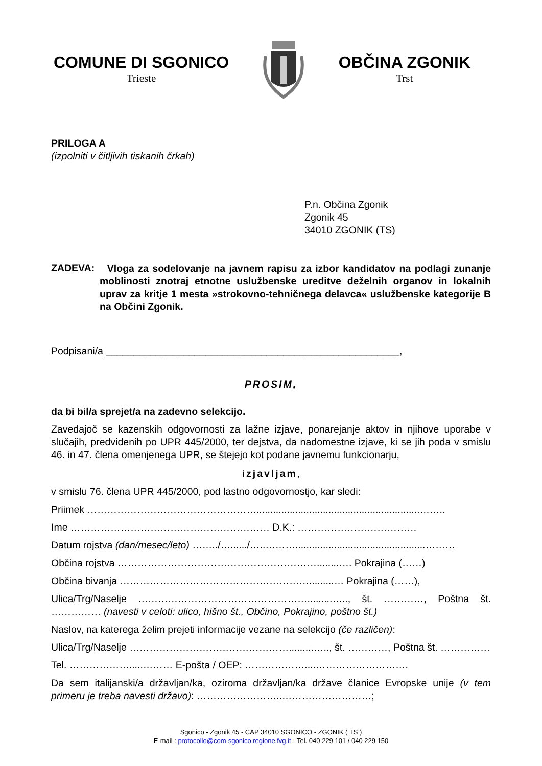COMUNE DI SGONICO
Trieste
OBČINA ZGONIK
Trst
PRILOGA A
(izpolniti v čitljivih tiskanih črkah)
P.n. Občina Zgonik
Zgonik 45
34010 ZGONIK (TS)
ZADEVA:
Vloga za sodelovanje na javnem rapisu za izbor kandidatov na podlagi zunanje moblinosti znotraj etnotne uslužbenske ureditve deželnih organov in lokalnih uprav za kritje 1 mesta »strokovno-tehničnega delavca« uslužbenske kategorije B na Občini Zgonik.
Podpisani/a _____________________________________________________,
PROSIM,
da bi bil/a sprejet/a na zadevno selekcijo.
Zavedajoč se kazenskih odgovornosti za lažne izjave, ponarejanje aktov in njihove uporabe v slučajih, predvidenih po UPR 445/2000, ter dejstva, da nadomestne izjave, ki se jih poda v smislu 46. in 47. člena omenjenega UPR, se štejejo kot podane javnemu funkcionarju,
izjavljam,
v smislu 76. člena UPR 445/2000, pod lastno odgovornostjo, kar sledi:
Priimek ……………………………………………...........................................................……..
Ime …………………………………………………… D.K.: ………………………………
Datum rojstva (dan/mesec/leto) ……../…....../…..………...............................................………
Občina rojstva ……………………………………………………........…. Pokrajina (……)
Občina bivanja ………………………………………………….........… Pokrajina (……),
Ulica/Trg/Naselje …………………………………………….........….., št. …………, Poštna št. …………… (navesti v celoti: ulico, hišno št., Občino, Pokrajino, poštno št.)
Naslov, na katerega želim prejeti informacije vezane na selekcijo (če različen):
Ulica/Trg/Naselje ………………………………………….........….., št. …………, Poštna št. ……………
Tel. ……………….....……… E-pošta / OEP: ………………....……………………….
Da sem italijanski/a državljan/ka, oziroma državljan/ka države članice Evropske unije (v tem primeru je treba navesti državo): ……………………..………………………;
Sgonico - Zgonik 45 - CAP 34010 SGONICO - ZGONIK ( TS )
E-mail : protocollo@com-sgonico.regione.fvg.it - Tel. 040 229 101 / 040 229 150